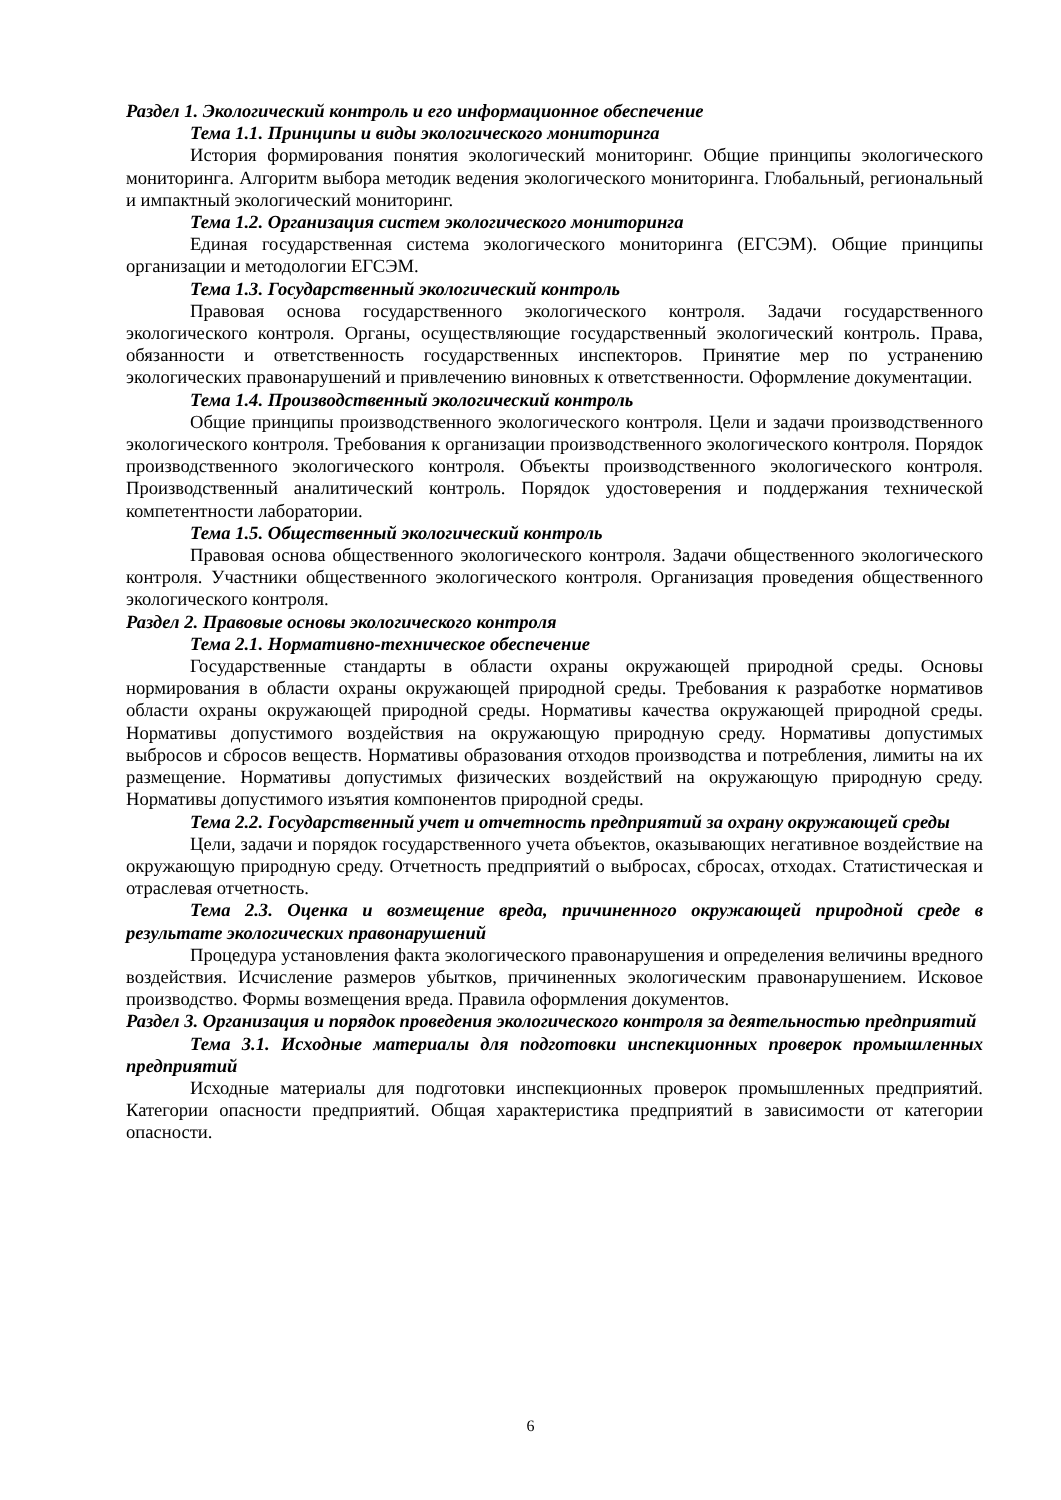Раздел 1. Экологический контроль и его информационное обеспечение
Тема 1.1. Принципы и виды экологического мониторинга
История формирования понятия экологический мониторинг. Общие принципы экологического мониторинга. Алгоритм выбора методик ведения экологического мониторинга. Глобальный, региональный и импактный экологический мониторинг.
Тема 1.2. Организация систем экологического мониторинга
Единая государственная система экологического мониторинга (ЕГСЭМ). Общие принципы организации и методологии ЕГСЭМ.
Тема 1.3. Государственный экологический контроль
Правовая основа государственного экологического контроля. Задачи государственного экологического контроля. Органы, осуществляющие государственный экологический контроль. Права, обязанности и ответственность государственных инспекторов. Принятие мер по устранению экологических правонарушений и привлечению виновных к ответственности. Оформление документации.
Тема 1.4. Производственный экологический контроль
Общие принципы производственного экологического контроля. Цели и задачи производственного экологического контроля. Требования к организации производственного экологического контроля. Порядок производственного экологического контроля. Объекты производственного экологического контроля. Производственный аналитический контроль. Порядок удостоверения и поддержания технической компетентности лаборатории.
Тема 1.5. Общественный экологический контроль
Правовая основа общественного экологического контроля. Задачи общественного экологического контроля. Участники общественного экологического контроля. Организация проведения общественного экологического контроля.
Раздел 2. Правовые основы экологического контроля
Тема 2.1. Нормативно-техническое обеспечение
Государственные стандарты в области охраны окружающей природной среды. Основы нормирования в области охраны окружающей природной среды. Требования к разработке нормативов области охраны окружающей природной среды. Нормативы качества окружающей природной среды. Нормативы допустимого воздействия на окружающую природную среду. Нормативы допустимых выбросов и сбросов веществ. Нормативы образования отходов производства и потребления, лимиты на их размещение. Нормативы допустимых физических воздействий на окружающую природную среду. Нормативы допустимого изъятия компонентов природной среды.
Тема 2.2. Государственный учет и отчетность предприятий за охрану окружающей среды
Цели, задачи и порядок государственного учета объектов, оказывающих негативное воздействие на окружающую природную среду. Отчетность предприятий о выбросах, сбросах, отходах. Статистическая и отраслевая отчетность.
Тема 2.3. Оценка и возмещение вреда, причиненного окружающей природной среде в результате экологических правонарушений
Процедура установления факта экологического правонарушения и определения величины вредного воздействия. Исчисление размеров убытков, причиненных экологическим правонарушением. Исковое производство. Формы возмещения вреда. Правила оформления документов.
Раздел 3. Организация и порядок проведения экологического контроля за деятельностью предприятий
Тема 3.1. Исходные материалы для подготовки инспекционных проверок промышленных предприятий
Исходные материалы для подготовки инспекционных проверок промышленных предприятий. Категории опасности предприятий. Общая характеристика предприятий в зависимости от категории опасности.
6